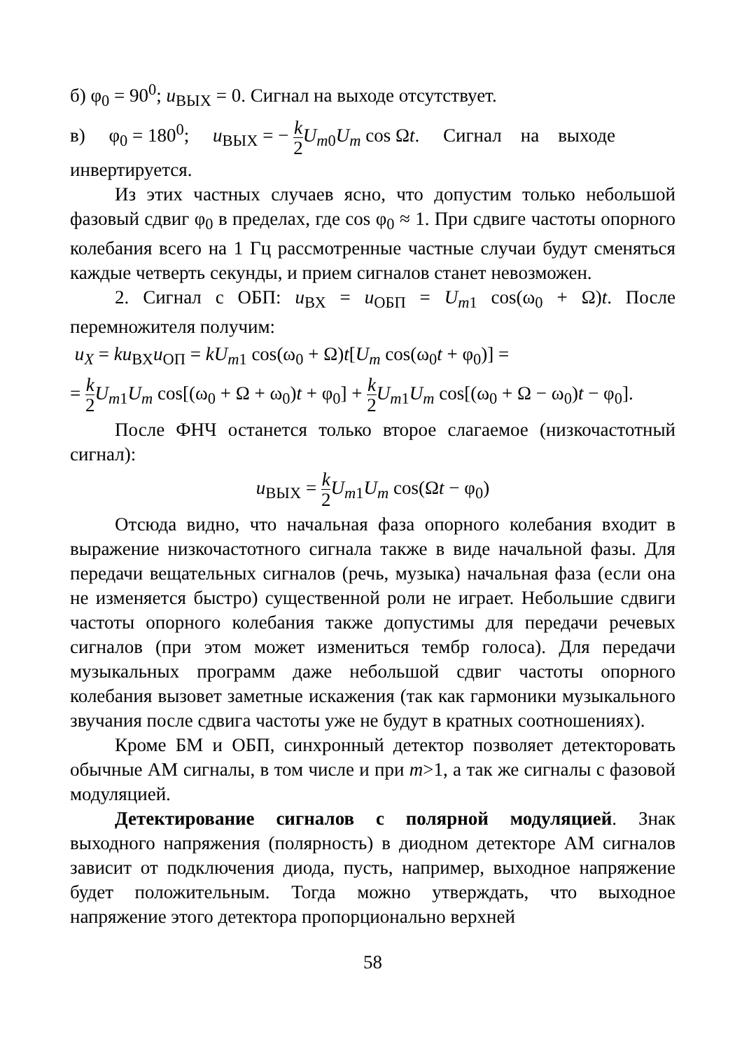б) φ<sub>0</sub> = 90<sup>0</sup>; u<sub>ВЫХ</sub> = 0. Сигнал на выходе отсутствует.
в) φ<sub>0</sub> = 180<sup>0</sup>; u<sub>ВЫХ</sub> = − k 2 U<sub>m0</sub>U<sub>m</sub> cos Ωt. Сигнал на выходе
инвертируется.
Из этих частных случаев ясно, что допустим только небольшой фазовый сдвиг φ<sub>0</sub> в пределах, где cos φ<sub>0</sub> ≈ 1. При сдвиге частоты опорного колебания всего на 1 Гц рассмотренные частные случаи будут сменяться каждые четверть секунды, и прием сигналов станет невозможен.
2. Сигнал с ОБП: u<sub>ВХ</sub> = u<sub>ОБП</sub> = U<sub>m1</sub> cos(ω<sub>0</sub> + Ω)t. После перемножителя получим:
u<sub>X</sub> = ku<sub>ВХ</sub>u<sub>ОП</sub> = kU<sub>m1</sub> cos(ω<sub>0</sub> + Ω)t[U<sub>m</sub> cos(ω<sub>0</sub>t + φ<sub>0</sub>)] =
= k 2 U<sub>m1</sub>U<sub>m</sub> cos[(ω<sub>0</sub> + Ω + ω<sub>0</sub>)t + φ<sub>0</sub>] + k 2 U<sub>m1</sub>U<sub>m</sub> cos[(ω<sub>0</sub> + Ω − ω<sub>0</sub>)t − φ<sub>0</sub>].
После ФНЧ останется только второе слагаемое (низкочастотный сигнал):
u<sub>ВЫХ</sub> = k 2 U<sub>m1</sub>U<sub>m</sub> cos(Ωt − φ<sub>0</sub>)
Отсюда видно, что начальная фаза опорного колебания входит в выражение низкочастотного сигнала также в виде начальной фазы. Для передачи вещательных сигналов (речь, музыка) начальная фаза (если она не изменяется быстро) существенной роли не играет. Небольшие сдвиги частоты опорного колебания также допустимы для передачи речевых сигналов (при этом может измениться тембр голоса). Для передачи музыкальных программ даже небольшой сдвиг частоты опорного колебания вызовет заметные искажения (так как гармоники музыкального звучания после сдвига частоты уже не будут в кратных соотношениях).
Кроме БМ и ОБП, синхронный детектор позволяет детекторовать обычные АМ сигналы, в том числе и при m>1, а так же сигналы с фазовой модуляцией.
Детектирование сигналов с полярной модуляцией. Знак выходного напряжения (полярность) в диодном детекторе АМ сигналов зависит от подключения диода, пусть, например, выходное напряжение будет положительным. Тогда можно утверждать, что выходное напряжение этого детектора пропорционально верхней
58